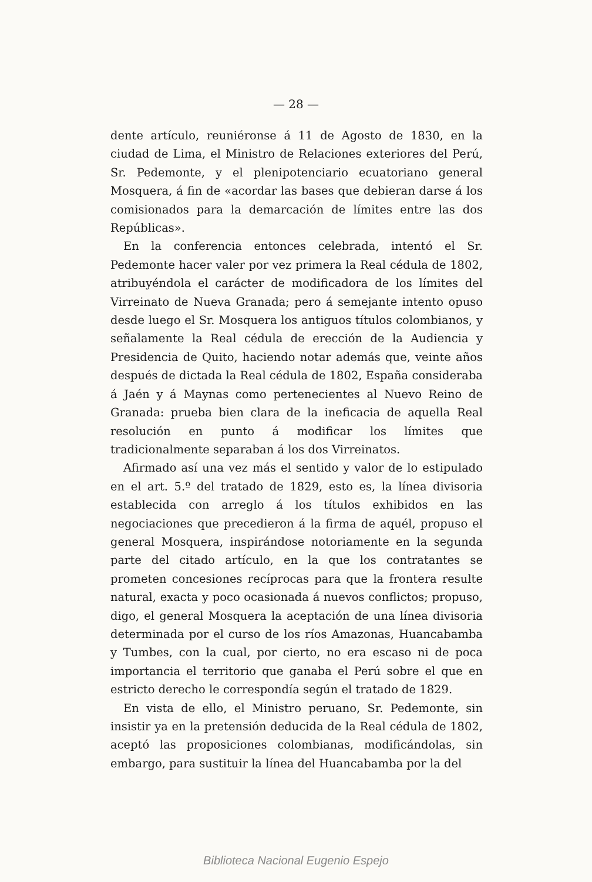— 28 —
dente artículo, reuniéronse á 11 de Agosto de 1830, en la ciudad de Lima, el Ministro de Relaciones exteriores del Perú, Sr. Pedemonte, y el plenipotenciario ecuatoriano general Mosquera, á fin de «acordar las bases que debieran darse á los comisionados para la demarcación de límites entre las dos Repúblicas».
En la conferencia entonces celebrada, intentó el Sr. Pedemonte hacer valer por vez primera la Real cédula de 1802, atribuyéndola el carácter de modificadora de los límites del Virreinato de Nueva Granada; pero á semejante intento opuso desde luego el Sr. Mosquera los antiguos títulos colombianos, y señalamente la Real cédula de erección de la Audiencia y Presidencia de Quito, haciendo notar además que, veinte años después de dictada la Real cédula de 1802, España consideraba á Jaén y á Maynas como pertenecientes al Nuevo Reino de Granada: prueba bien clara de la ineficacia de aquella Real resolución en punto á modificar los límites que tradicionalmente separaban á los dos Virreinatos.
Afirmado así una vez más el sentido y valor de lo estipulado en el art. 5.º del tratado de 1829, esto es, la línea divisoria establecida con arreglo á los títulos exhibidos en las negociaciones que precedieron á la firma de aquél, propuso el general Mosquera, inspirándose notoriamente en la segunda parte del citado artículo, en la que los contratantes se prometen concesiones recíprocas para que la frontera resulte natural, exacta y poco ocasionada á nuevos conflictos; propuso, digo, el general Mosquera la aceptación de una línea divisoria determinada por el curso de los ríos Amazonas, Huancabamba y Tumbes, con la cual, por cierto, no era escaso ni de poca importancia el territorio que ganaba el Perú sobre el que en estricto derecho le correspondía según el tratado de 1829.
En vista de ello, el Ministro peruano, Sr. Pedemonte, sin insistir ya en la pretensión deducida de la Real cédula de 1802, aceptó las proposiciones colombianas, modificándolas, sin embargo, para sustituir la línea del Huancabamba por la del
Biblioteca Nacional Eugenio Espejo